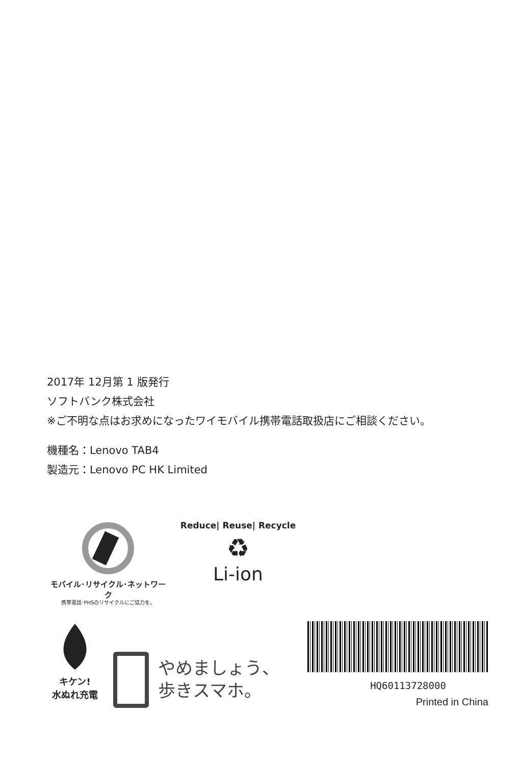2017年 12月第 1 版発行
ソフトバンク株式会社
※ご不明な点はお求めになったワイモバイル携帯電話取扱店にご相談ください。
機種名：Lenovo TAB4
製造元：Lenovo PC HK Limited
モバイル･リサイクル･ネットワーク
携帯電話･PHSのリサイクルにご協力を。
Reduce| Reuse| Recycle
♻
Li-ion
キケン!
水ぬれ充電
やめましょう、
歩きスマホ。
HQ60113728000
Printed in China